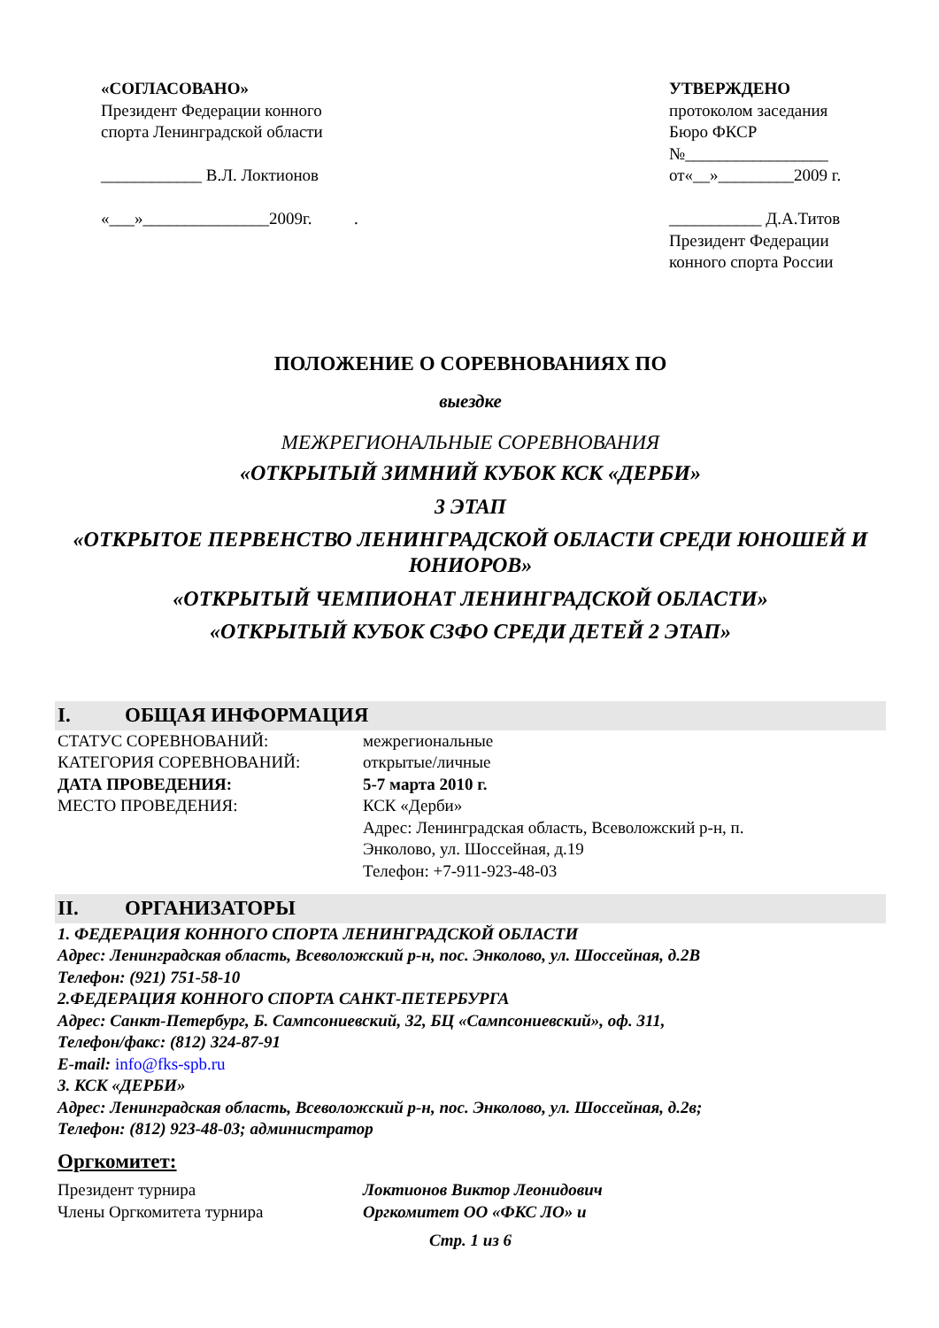«СОГЛАСОВАНО»
Президент Федерации конного
спорта Ленинградской области
____________ В.Л. Локтионов
«___»_______________2009г. .
УТВЕРЖДЕНО
протоколом заседания
Бюро ФКСР
№_________________
от«__»_________2009 г.
___________ Д.А.Титов
Президент Федерации
конного спорта России
ПОЛОЖЕНИЕ О СОРЕВНОВАНИЯХ ПО
выездке
МЕЖРЕГИОНАЛЬНЫЕ СОРЕВНОВАНИЯ
«ОТКРЫТЫЙ ЗИМНИЙ КУБОК КСК «ДЕРБИ»
3 ЭТАП
«ОТКРЫТОЕ ПЕРВЕНСТВО ЛЕНИНГРАДСКОЙ ОБЛАСТИ СРЕДИ ЮНОШЕЙ И ЮНИОРОВ»
«ОТКРЫТЫЙ ЧЕМПИОНАТ ЛЕНИНГРАДСКОЙ ОБЛАСТИ»
«ОТКРЫТЫЙ КУБОК СЗФО СРЕДИ ДЕТЕЙ 2 ЭТАП»
I. ОБЩАЯ ИНФОРМАЦИЯ
СТАТУС СОРЕВНОВАНИЙ: межрегиональные
КАТЕГОРИЯ СОРЕВНОВАНИЙ: открытые/личные
ДАТА ПРОВЕДЕНИЯ: 5-7 марта 2010 г.
МЕСТО ПРОВЕДЕНИЯ: КСК «Дерби»
Адрес: Ленинградская область, Всеволожский р-н, п.
Энколово, ул. Шоссейная, д.19
Телефон: +7-911-923-48-03
II. ОРГАНИЗАТОРЫ
1. ФЕДЕРАЦИЯ КОННОГО СПОРТА ЛЕНИНГРАДСКОЙ ОБЛАСТИ
Адрес: Ленинградская область, Всеволожский р-н, пос. Энколово, ул. Шоссейная, д.2В
Телефон: (921) 751-58-10
2.ФЕДЕРАЦИЯ КОННОГО СПОРТА САНКТ-ПЕТЕРБУРГА
Адрес: Санкт-Петербург, Б. Сампсониевский, 32, БЦ «Сампсониевский», оф. 311,
Телефон/факс: (812) 324-87-91
E-mail: info@fks-spb.ru
3. КСК «ДЕРБИ»
Адрес: Ленинградская область, Всеволожский р-н, пос. Энколово, ул. Шоссейная, д.2в;
Телефон: (812) 923-48-03; администратор
Оргкомитет:
Президент турнира Локтионов Виктор Леонидович
Члены Оргкомитета турнира Оргкомитет ОО «ФКС ЛО» и
Стр. 1 из 6